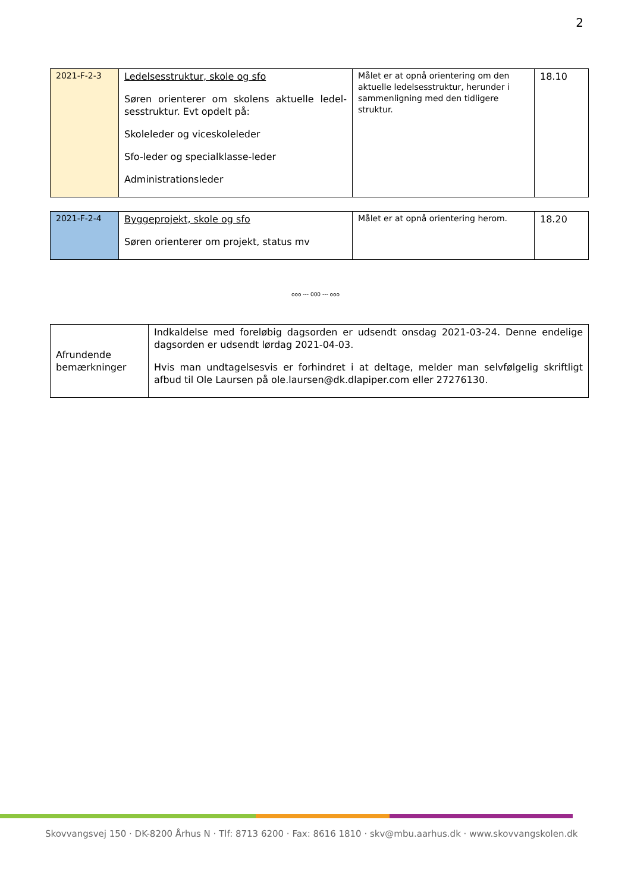2
| 2021-F-2-3 | Ledelsesstruktur, skole og sfo Søren orienterer om skolens aktuelle ledel-sesstruktur. Evt opdelt på: Skoleleder og viceskoleleder Sfo-leder og specialklasse-leder Administrationsleder | Målet er at opnå orientering om den aktuelle ledelsesstruktur, herunder i sammenligning med den tidligere struktur. | 18.10 |
| 2021-F-2-4 | Byggeprojekt, skole og sfo Søren orienterer om projekt, status mv | Målet er at opnå orientering herom. | 18.20 |
ooo --- 000 --- ooo
| Afrundende bemærkninger | Indkaldelse med foreløbig dagsorden er udsendt onsdag 2021-03-24. Denne endelige dagsorden er udsendt lørdag 2021-04-03. Hvis man undtagelsesvis er forhindret i at deltage, melder man selvfølgelig skriftligt afbud til Ole Laursen på ole.laursen@dk.dlapiper.com eller 27276130. |
Skovvangsvej 150 · DK-8200 Århus N · Tlf: 8713 6200 · Fax: 8616 1810 · skv@mbu.aarhus.dk · www.skovvangskolen.dk